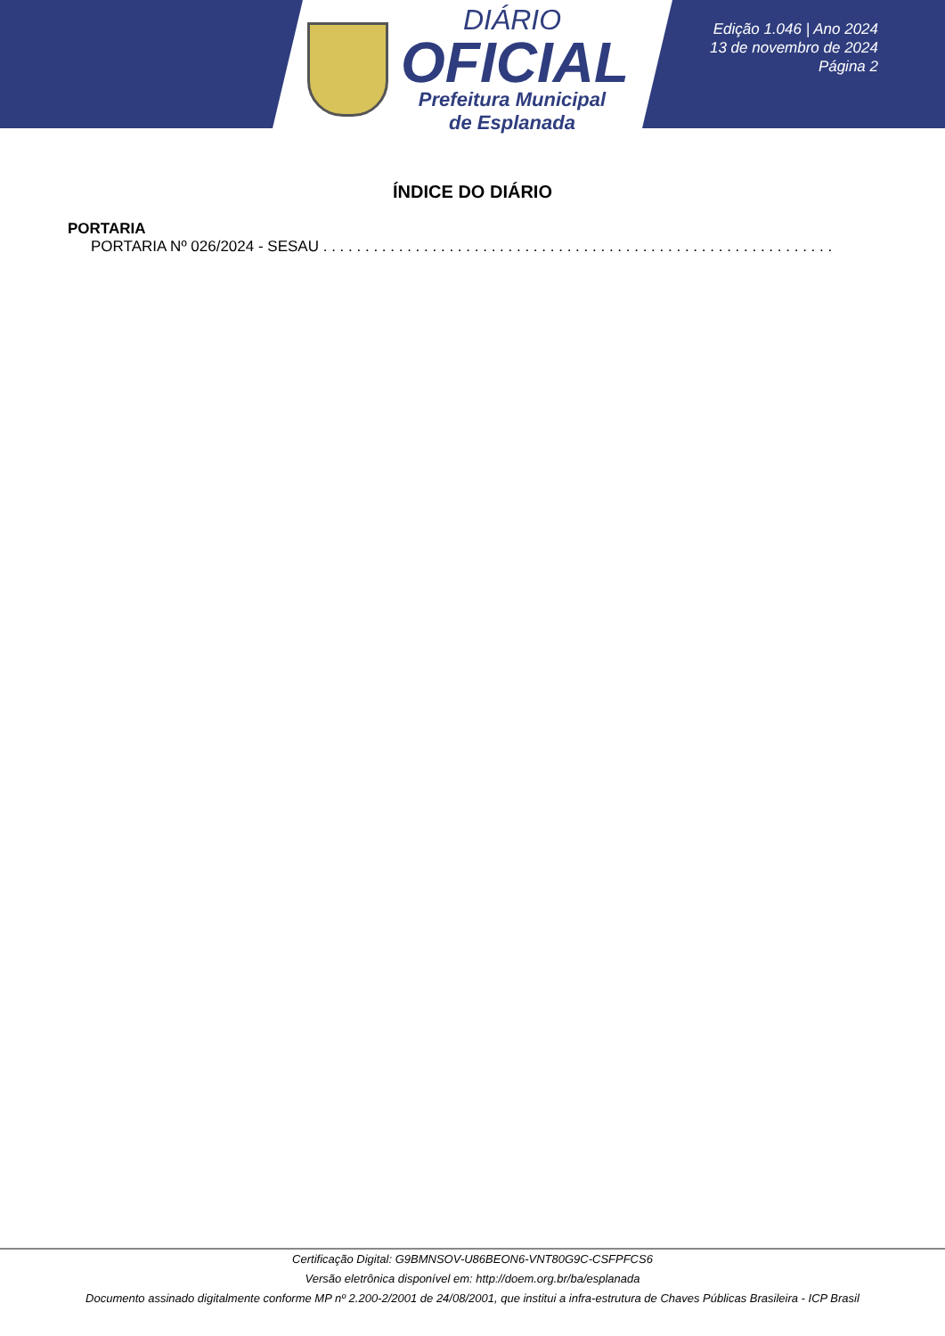DIÁRIO
OFICIAL
Prefeitura Municipal
de Esplanada
Edição 1.046 | Ano 2024
13 de novembro de 2024
Página 2
ÍNDICE DO DIÁRIO
PORTARIA
PORTARIA Nº 026/2024 - SESAU . . . . . . . . . . . . . . . . . . . . . . . . . . . . . . . . . . . . . . . . . . . . . . . . . . . . . . . . . . . . . . . . . . . . . . . . . . .
Certificação Digital: G9BMNSOV-U86BEON6-VNT80G9C-CSFPFCS6
Versão eletrônica disponível em: http://doem.org.br/ba/esplanada
Documento assinado digitalmente conforme MP nº 2.200-2/2001 de 24/08/2001, que institui a infra-estrutura de Chaves Públicas Brasileira - ICP Brasil